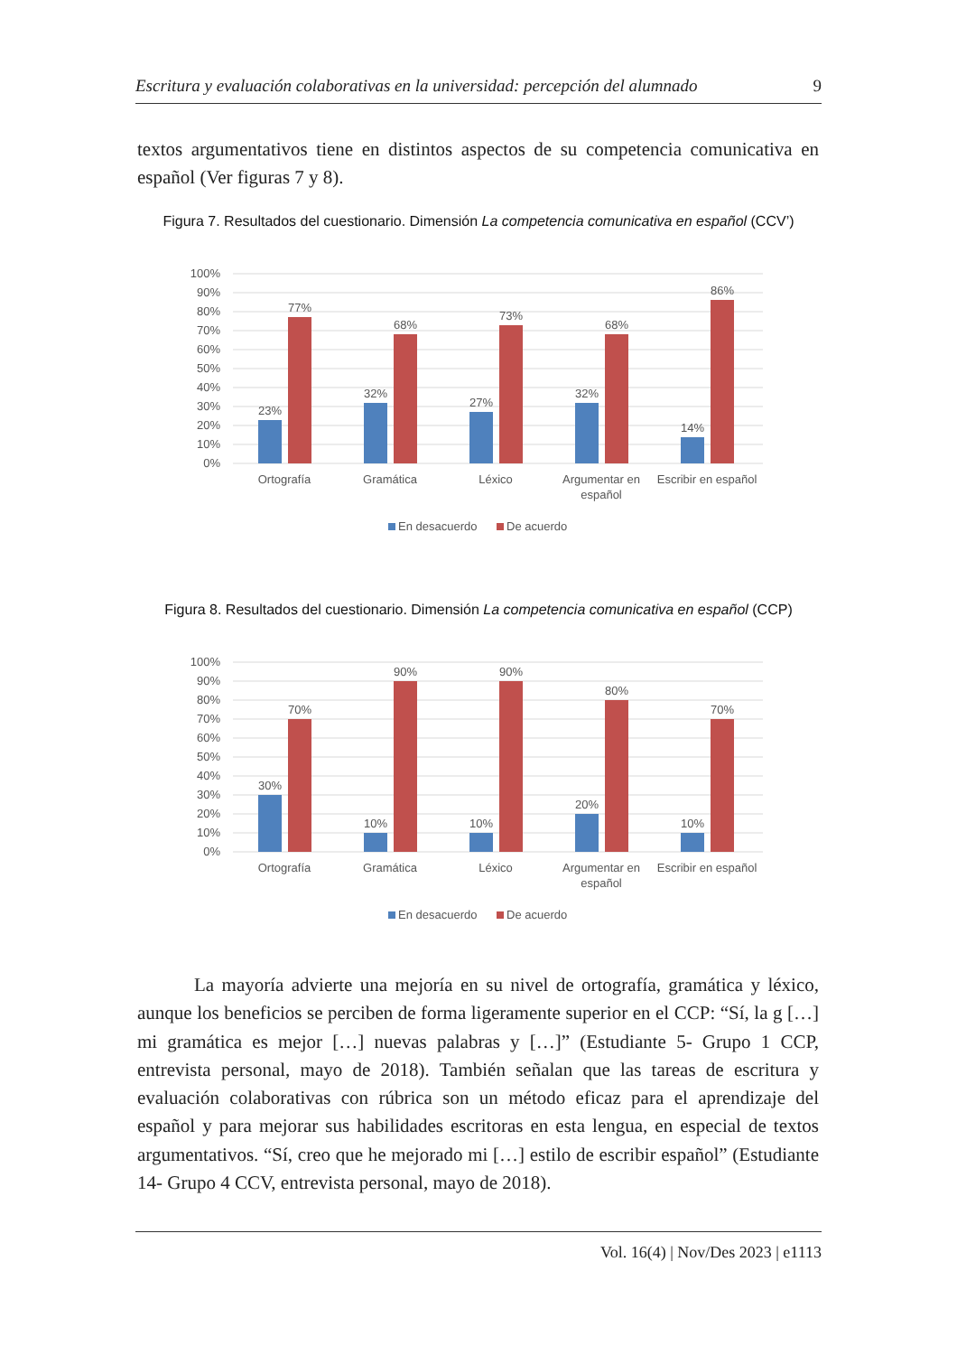Escritura y evaluación colaborativas en la universidad: percepción del alumnado 9
textos argumentativos tiene en distintos aspectos de su competencia comunicativa en español (Ver figuras 7 y 8).
Figura 7. Resultados del cuestionario. Dimensión La competencia comunicativa en español (CCV’)
100%
90%
80%
70%
60%
50%
40%
30%
20%
10%
0%
23%
77%
32%
68%
27%
73%
32%
68%
14%
86%
Ortografía
Gramática
Léxico
Argumentar en
español
Escribir en español
En desacuerdo
De acuerdo
Figura 8. Resultados del cuestionario. Dimensión La competencia comunicativa en español (CCP)
100%
90%
80%
70%
60%
50%
40%
30%
20%
10%
0%
30%
70%
10%
90%
10%
90%
20%
80%
10%
70%
Ortografía
Gramática
Léxico
Argumentar en
español
Escribir en español
En desacuerdo
De acuerdo
La mayoría advierte una mejoría en su nivel de ortografía, gramática y léxico, aunque los beneficios se perciben de forma ligeramente superior en el CCP: “Sí, la g […] mi gramática es mejor […] nuevas palabras y […]” (Estudiante 5- Grupo 1 CCP, entrevista personal, mayo de 2018). También señalan que las tareas de escritura y evaluación colaborativas con rúbrica son un método eficaz para el aprendizaje del español y para mejorar sus habilidades escritoras en esta lengua, en especial de textos argumentativos. “Sí, creo que he mejorado mi […] estilo de escribir español” (Estudiante 14- Grupo 4 CCV, entrevista personal, mayo de 2018).
Vol. 16(4) | Nov/Des 2023 | e1113